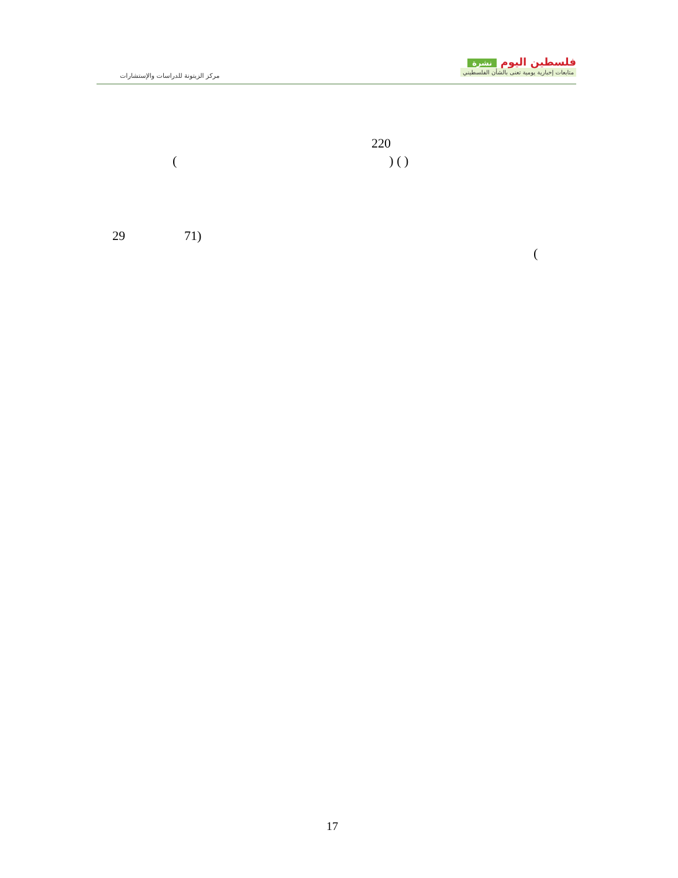مركز الزيتونة للدراسات والإستشارات
فلسطين اليوم نشرة
متابعات إخبارية يومية تعنى بالشأن الفلسطيني
220
( ) ( )
29 71)
(
17